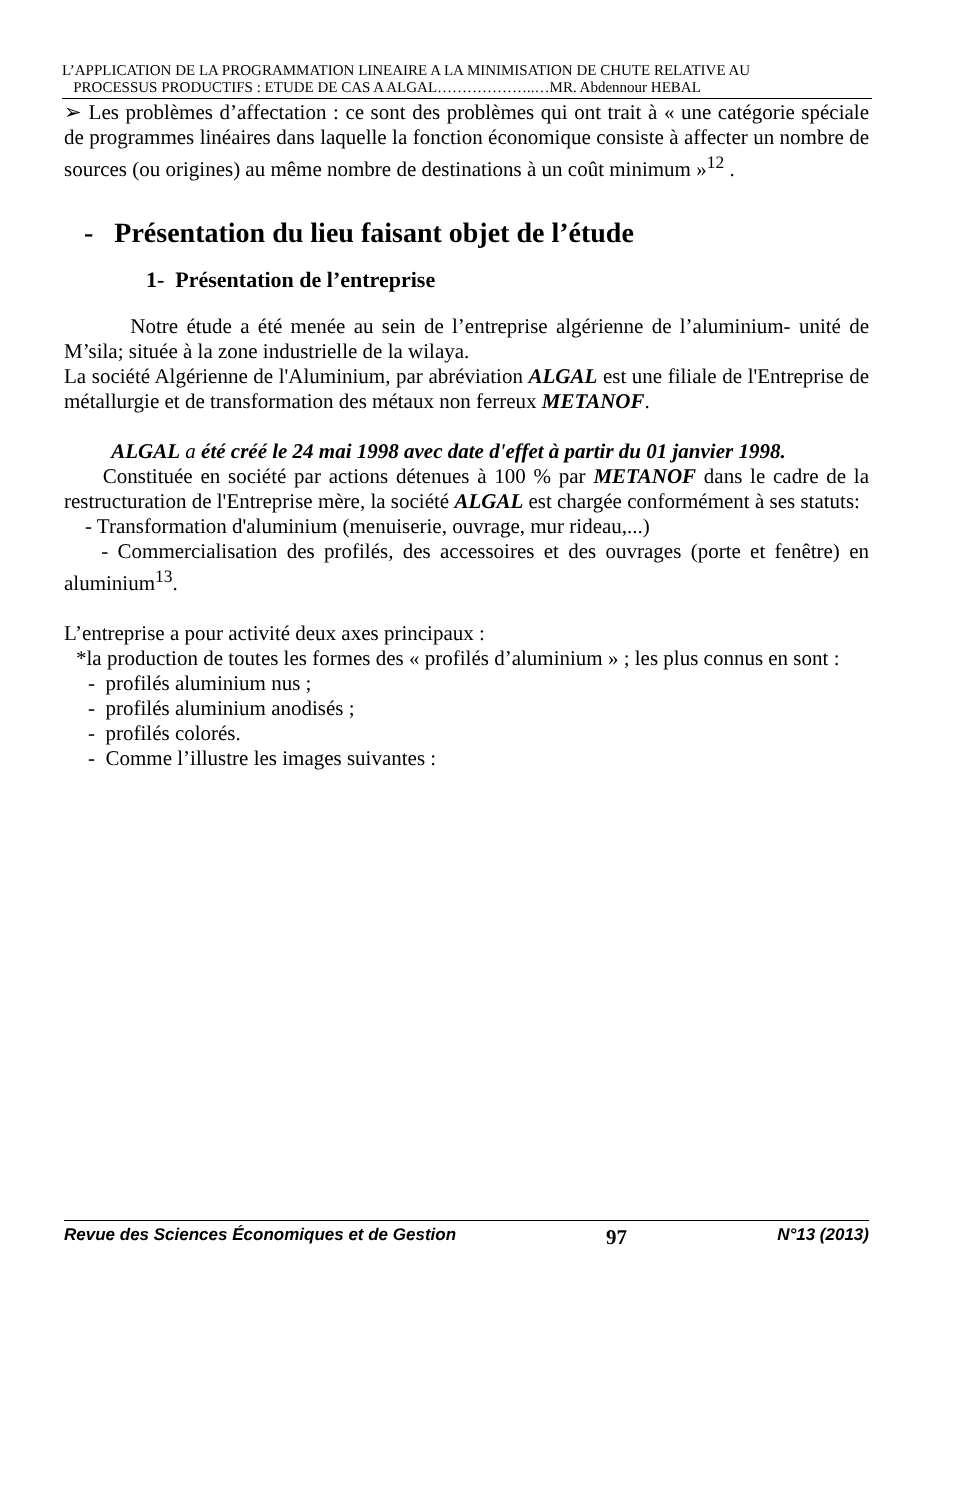L’APPLICATION DE LA PROGRAMMATION LINEAIRE A LA MINIMISATION DE CHUTE RELATIVE AU
PROCESSUS PRODUCTIFS : ETUDE DE CAS A ALGAL………………..…MR. Abdennour HEBAL
➢ Les problèmes d’affectation : ce sont des problèmes qui ont trait à « une catégorie spéciale de programmes linéaires dans laquelle la fonction économique consiste à affecter un nombre de sources (ou origines) au même nombre de destinations à un coût minimum »<sup>12</sup> .
- Présentation du lieu faisant objet de l’étude
1- Présentation de l’entreprise
Notre étude a été menée au sein de l’entreprise algérienne de l’aluminium- unité de M’sila; située à la zone industrielle de la wilaya.
La société Algérienne de l'Aluminium, par abréviation ALGAL est une filiale de l'Entreprise de métallurgie et de transformation des métaux non ferreux METANOF.
ALGAL a été créé le 24 mai 1998 avec date d'effet à partir du 01 janvier 1998.
Constituée en société par actions détenues à 100 % par METANOF dans le cadre de la restructuration de l'Entreprise mère, la société ALGAL est chargée conformément à ses statuts:
- Transformation d'aluminium (menuiserie, ouvrage, mur rideau,...)
- Commercialisation des profilés, des accessoires et des ouvrages (porte et fenêtre) en aluminium<sup>13</sup>.
L’entreprise a pour activité deux axes principaux :
*la production de toutes les formes des « profilés d’aluminium » ; les plus connus en sont :
- profilés aluminium nus ;
- profilés aluminium anodisés ;
- profilés colorés.
- Comme l’illustre les images suivantes :
Revue des Sciences Économiques et de Gestion 97 N°13 (2013)